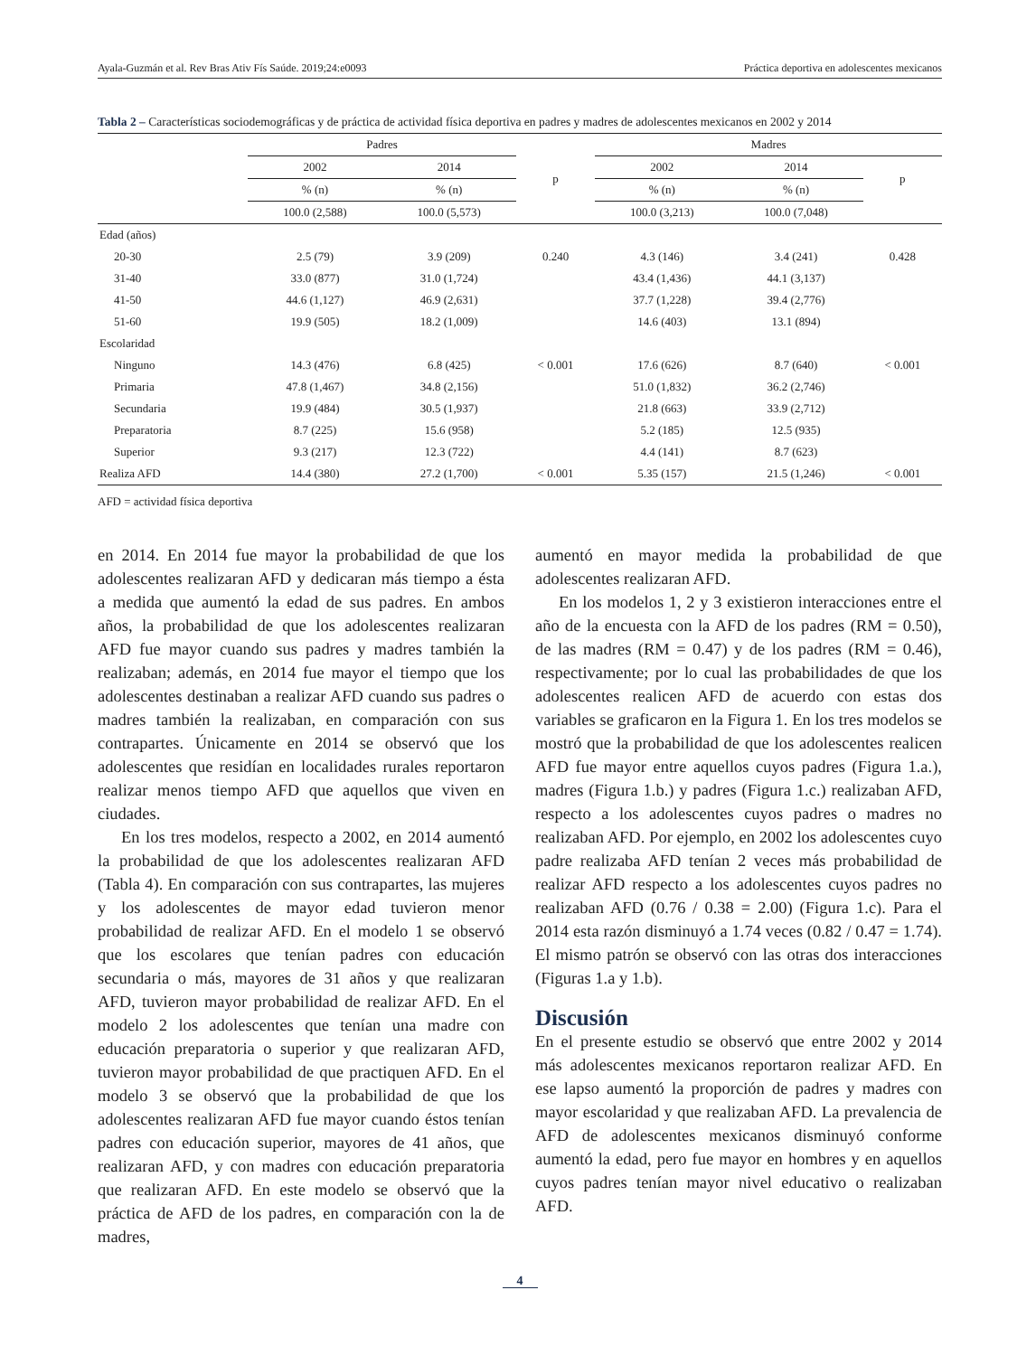Ayala-Guzmán et al. Rev Bras Ativ Fís Saúde. 2019;24:e0093 Práctica deportiva en adolescentes mexicanos
Tabla 2 – Características sociodemográficas y de práctica de actividad física deportiva en padres y madres de adolescentes mexicanos en 2002 y 2014
| | Padres | | | Madres | | |
| --- | --- | --- | --- | --- | --- | --- |
| | 2002 | 2014 | p | 2002 | 2014 | p |
| | % (n) | % (n) | | % (n) | % (n) | |
| | 100.0 (2,588) | 100.0 (5,573) | | 100.0 (3,213) | 100.0 (7,048) | |
| Edad (años) | | | | | | |
| 20-30 | 2.5 (79) | 3.9 (209) | 0.240 | 4.3 (146) | 3.4 (241) | 0.428 |
| 31-40 | 33.0 (877) | 31.0 (1,724) | | 43.4 (1,436) | 44.1 (3,137) | |
| 41-50 | 44.6 (1,127) | 46.9 (2,631) | | 37.7 (1,228) | 39.4 (2,776) | |
| 51-60 | 19.9 (505) | 18.2 (1,009) | | 14.6 (403) | 13.1 (894) | |
| Escolaridad | | | | | | |
| Ninguno | 14.3 (476) | 6.8 (425) | < 0.001 | 17.6 (626) | 8.7 (640) | < 0.001 |
| Primaria | 47.8 (1,467) | 34.8 (2,156) | | 51.0 (1,832) | 36.2 (2,746) | |
| Secundaria | 19.9 (484) | 30.5 (1,937) | | 21.8 (663) | 33.9 (2,712) | |
| Preparatoria | 8.7 (225) | 15.6 (958) | | 5.2 (185) | 12.5 (935) | |
| Superior | 9.3 (217) | 12.3 (722) | | 4.4 (141) | 8.7 (623) | |
| Realiza AFD | 14.4 (380) | 27.2 (1,700) | < 0.001 | 5.35 (157) | 21.5 (1,246) | < 0.001 |
AFD = actividad física deportiva
en 2014. En 2014 fue mayor la probabilidad de que los adolescentes realizaran AFD y dedicaran más tiempo a ésta a medida que aumentó la edad de sus padres. En ambos años, la probabilidad de que los adolescentes realizaran AFD fue mayor cuando sus padres y madres también la realizaban; además, en 2014 fue mayor el tiempo que los adolescentes destinaban a realizar AFD cuando sus padres o madres también la realizaban, en comparación con sus contrapartes. Únicamente en 2014 se observó que los adolescentes que residían en localidades rurales reportaron realizar menos tiempo AFD que aquellos que viven en ciudades.
En los tres modelos, respecto a 2002, en 2014 aumentó la probabilidad de que los adolescentes realizaran AFD (Tabla 4). En comparación con sus contrapartes, las mujeres y los adolescentes de mayor edad tuvieron menor probabilidad de realizar AFD. En el modelo 1 se observó que los escolares que tenían padres con educación secundaria o más, mayores de 31 años y que realizaran AFD, tuvieron mayor probabilidad de realizar AFD. En el modelo 2 los adolescentes que tenían una madre con educación preparatoria o superior y que realizaran AFD, tuvieron mayor probabilidad de que practiquen AFD. En el modelo 3 se observó que la probabilidad de que los adolescentes realizaran AFD fue mayor cuando éstos tenían padres con educación superior, mayores de 41 años, que realizaran AFD, y con madres con educación preparatoria que realizaran AFD. En este modelo se observó que la práctica de AFD de los padres, en comparación con la de madres,
aumentó en mayor medida la probabilidad de que adolescentes realizaran AFD.
En los modelos 1, 2 y 3 existieron interacciones entre el año de la encuesta con la AFD de los padres (RM = 0.50), de las madres (RM = 0.47) y de los padres (RM = 0.46), respectivamente; por lo cual las probabilidades de que los adolescentes realicen AFD de acuerdo con estas dos variables se graficaron en la Figura 1. En los tres modelos se mostró que la probabilidad de que los adolescentes realicen AFD fue mayor entre aquellos cuyos padres (Figura 1.a.), madres (Figura 1.b.) y padres (Figura 1.c.) realizaban AFD, respecto a los adolescentes cuyos padres o madres no realizaban AFD. Por ejemplo, en 2002 los adolescentes cuyo padre realizaba AFD tenían 2 veces más probabilidad de realizar AFD respecto a los adolescentes cuyos padres no realizaban AFD (0.76 / 0.38 = 2.00) (Figura 1.c). Para el 2014 esta razón disminuyó a 1.74 veces (0.82 / 0.47 = 1.74). El mismo patrón se observó con las otras dos interacciones (Figuras 1.a y 1.b).
Discusión
En el presente estudio se observó que entre 2002 y 2014 más adolescentes mexicanos reportaron realizar AFD. En ese lapso aumentó la proporción de padres y madres con mayor escolaridad y que realizaban AFD. La prevalencia de AFD de adolescentes mexicanos disminuyó conforme aumentó la edad, pero fue mayor en hombres y en aquellos cuyos padres tenían mayor nivel educativo o realizaban AFD.
4